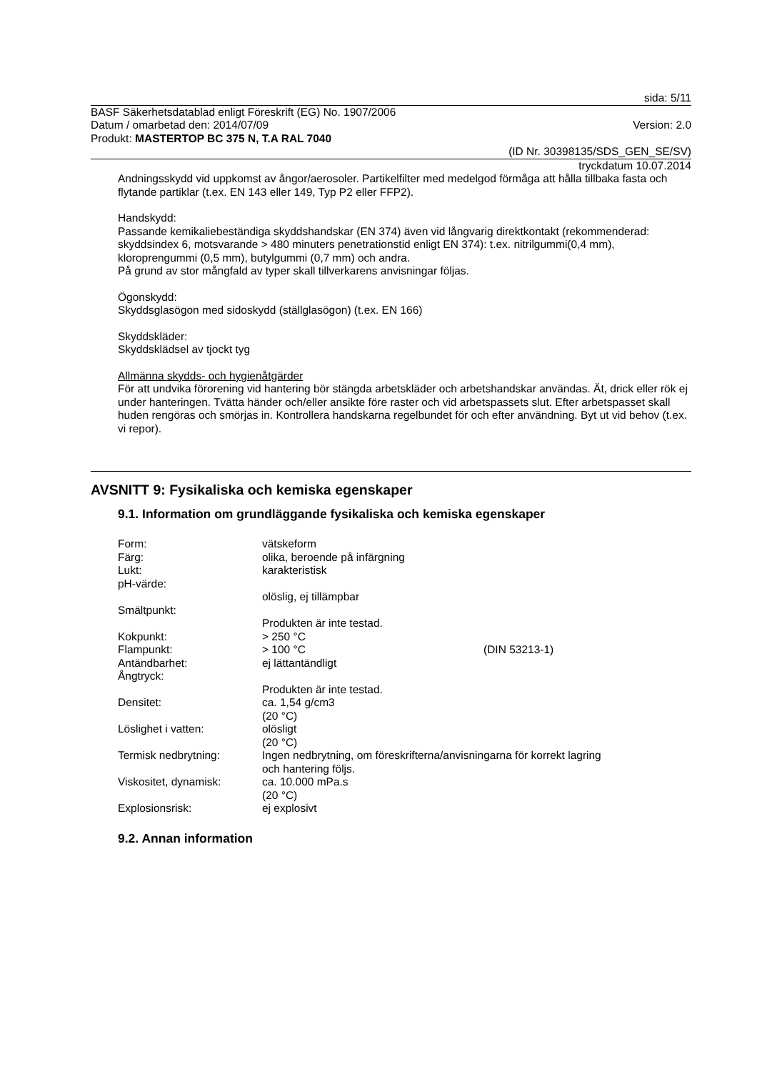sida: 5/11
BASF Säkerhetsdatablad enligt Föreskrift (EG) No. 1907/2006
Datum / omarbetad den: 2014/07/09
Version: 2.0
Produkt: MASTERTOP BC 375 N, T.A RAL 7040
(ID Nr. 30398135/SDS_GEN_SE/SV)
tryckdatum 10.07.2014
Andningsskydd vid uppkomst av ångor/aerosoler. Partikelfilter med medelgod förmåga att hålla tillbaka fasta och flytande partiklar (t.ex. EN 143 eller 149, Typ P2 eller FFP2).
Handskydd:
Passande kemikaliebeständiga skyddshandskar (EN 374) även vid långvarig direktkontakt (rekommenderad: skyddsindex 6, motsvarande > 480 minuters penetrationstid enligt EN 374): t.ex. nitrilgummi(0,4 mm), kloroprengummi (0,5 mm), butylgummi (0,7 mm) och andra.
På grund av stor mångfald av typer skall tillverkarens anvisningar följas.
Ögonskydd:
Skyddsglasögon med sidoskydd (ställglasögon) (t.ex. EN 166)
Skyddskläder:
Skyddsklädsel av tjockt tyg
Allmänna skydds- och hygienåtgärder
För att undvika förorening vid hantering bör stängda arbetskläder och arbetshandskar användas. Ät, drick eller rök ej under hanteringen. Tvätta händer och/eller ansikte före raster och vid arbetspassets slut. Efter arbetspasset skall huden rengöras och smörjas in. Kontrollera handskarna regelbundet för och efter användning. Byt ut vid behov (t.ex. vi repor).
AVSNITT 9: Fysikaliska och kemiska egenskaper
9.1. Information om grundläggande fysikaliska och kemiska egenskaper
| Form: | vätskeform | |
| Färg: | olika, beroende på infärgning | |
| Lukt: | karakteristisk | |
| pH-värde: | | |
| | olöslig, ej tillämpbar | |
| Smältpunkt: | | |
| | Produkten är inte testad. | |
| Kokpunkt: | > 250 °C | |
| Flampunkt: | > 100 °C | (DIN 53213-1) |
| Antändbarhet: | ej lättantändligt | |
| Ångtryck: | | |
| | Produkten är inte testad. | |
| Densitet: | ca. 1,54 g/cm3 (20 °C) | |
| Löslighet i vatten: | olösligt (20 °C) | |
| Termisk nedbrytning: | Ingen nedbrytning, om föreskrifterna/anvisningarna för korrekt lagring och hantering följs. | |
| Viskositet, dynamisk: | ca. 10.000 mPa.s (20 °C) | |
| Explosionsrisk: | ej explosivt | |
9.2. Annan information